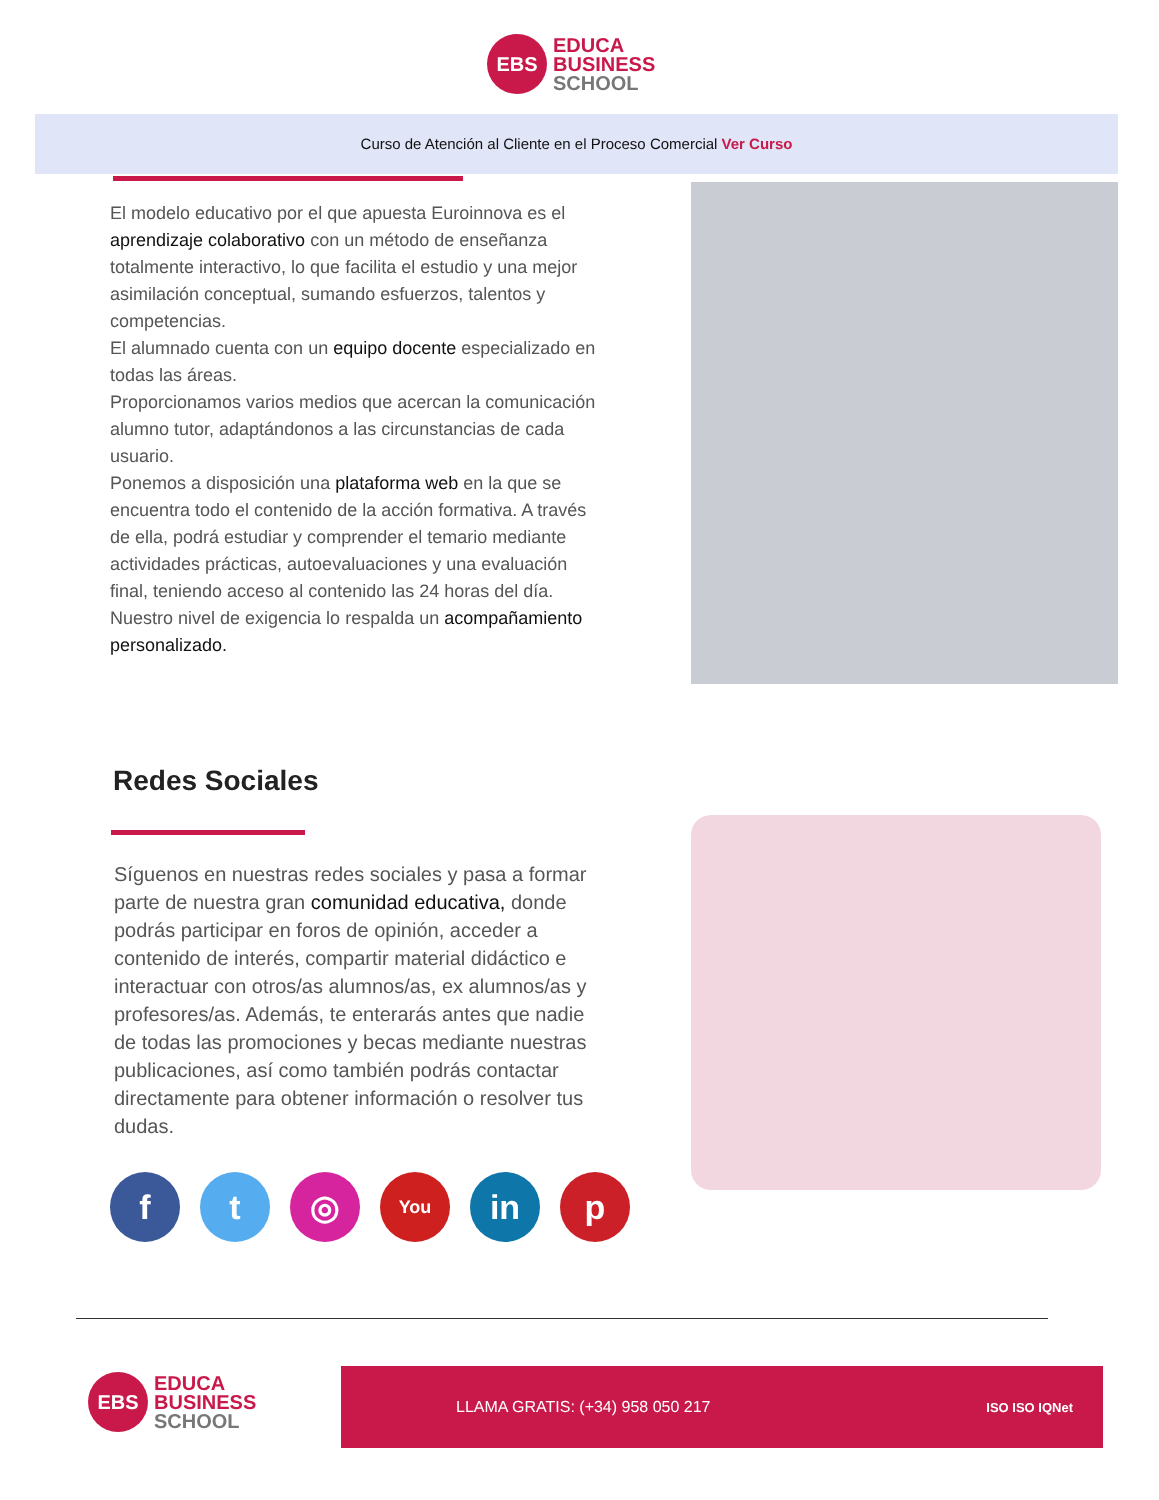EBS
EDUCA
BUSINESS
SCHOOL
Curso de Atención al Cliente en el Proceso Comercial Ver Curso
El modelo educativo por el que apuesta Euroinnova es el aprendizaje colaborativo con un método de enseñanza totalmente interactivo, lo que facilita el estudio y una mejor asimilación conceptual, sumando esfuerzos, talentos y competencias.
El alumnado cuenta con un equipo docente especializado en todas las áreas.
Proporcionamos varios medios que acercan la comunicación alumno tutor, adaptándonos a las circunstancias de cada usuario.
Ponemos a disposición una plataforma web en la que se encuentra todo el contenido de la acción formativa. A través de ella, podrá estudiar y comprender el temario mediante actividades prácticas, autoevaluaciones y una evaluación final, teniendo acceso al contenido las 24 horas del día.
Nuestro nivel de exigencia lo respalda un acompañamiento personalizado.
Redes Sociales
Síguenos en nuestras redes sociales y pasa a formar parte de nuestra gran comunidad educativa, donde podrás participar en foros de opinión, acceder a contenido de interés, compartir material didáctico e interactuar con otros/as alumnos/as, ex alumnos/as y profesores/as. Además, te enterarás antes que nadie de todas las promociones y becas mediante nuestras publicaciones, así como también podrás contactar directamente para obtener información o resolver tus dudas.
f t ◎
You
in p
EBS
EDUCA
BUSINESS
SCHOOL
LLAMA GRATIS: (+34) 958 050 217 ISO ISO IQNet